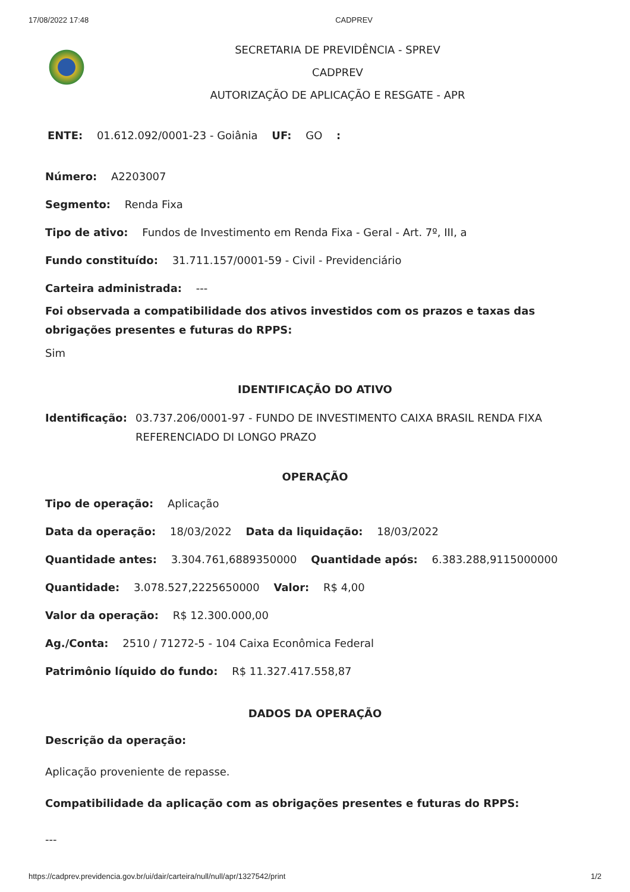17/08/2022 17:48 CADPREV
SECRETARIA DE PREVIDÊNCIA - SPREV
CADPREV
AUTORIZAÇÃO DE APLICAÇÃO E RESGATE - APR
ENTE: 01.612.092/0001-23 - Goiânia UF: GO :
Número: A2203007
Segmento: Renda Fixa
Tipo de ativo: Fundos de Investimento em Renda Fixa - Geral - Art. 7º, III, a
Fundo constituído: 31.711.157/0001-59 - Civil - Previdenciário
Carteira administrada: ---
Foi observada a compatibilidade dos ativos investidos com os prazos e taxas das obrigações presentes e futuras do RPPS:
Sim
IDENTIFICAÇÃO DO ATIVO
Identificação: 03.737.206/0001-97 - FUNDO DE INVESTIMENTO CAIXA BRASIL RENDA FIXA REFERENCIADO DI LONGO PRAZO
OPERAÇÃO
Tipo de operação: Aplicação
Data da operação: 18/03/2022 Data da liquidação: 18/03/2022
Quantidade antes: 3.304.761,6889350000 Quantidade após: 6.383.288,9115000000
Quantidade: 3.078.527,2225650000 Valor: R$ 4,00
Valor da operação: R$ 12.300.000,00
Ag./Conta: 2510 / 71272-5 - 104 Caixa Econômica Federal
Patrimônio líquido do fundo: R$ 11.327.417.558,87
DADOS DA OPERAÇÃO
Descrição da operação:
Aplicação proveniente de repasse.
Compatibilidade da aplicação com as obrigações presentes e futuras do RPPS:
---
https://cadprev.previdencia.gov.br/ui/dair/carteira/null/null/apr/1327542/print 1/2